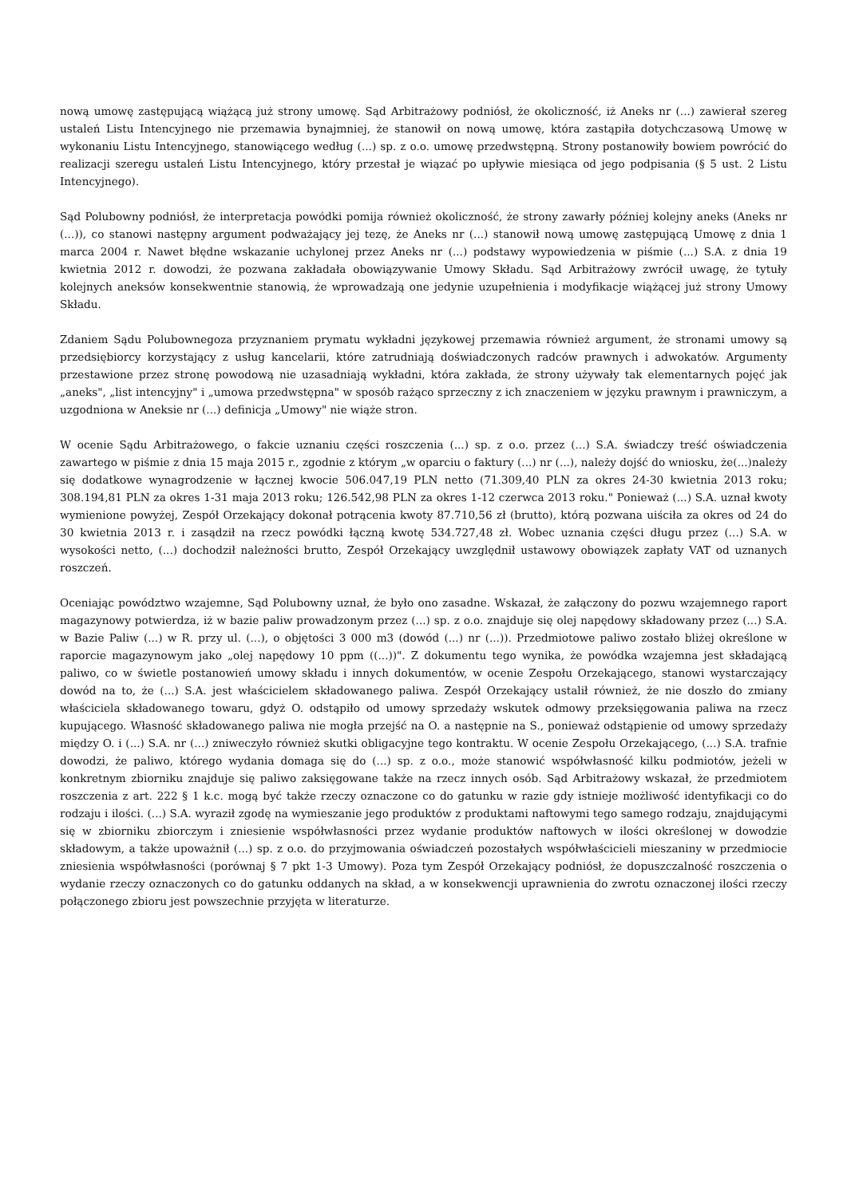nową umowę zastępującą wiążącą już strony umowę. Sąd Arbitrażowy podniósł, że okoliczność, iż Aneks nr (...) zawierał szereg ustaleń Listu Intencyjnego nie przemawia bynajmniej, że stanowił on nową umowę, która zastąpiła dotychczasową Umowę w wykonaniu Listu Intencyjnego, stanowiącego według (...) sp. z o.o. umowę przedwstępną. Strony postanowiły bowiem powrócić do realizacji szeregu ustaleń Listu Intencyjnego, który przestał je wiązać po upływie miesiąca od jego podpisania (§ 5 ust. 2 Listu Intencyjnego).
Sąd Polubowny podniósł, że interpretacja powódki pomija również okoliczność, że strony zawarły później kolejny aneks (Aneks nr (...)), co stanowi następny argument podważający jej tezę, że Aneks nr (...) stanowił nową umowę zastępującą Umowę z dnia 1 marca 2004 r. Nawet błędne wskazanie uchylonej przez Aneks nr (...) podstawy wypowiedzenia w piśmie (...) S.A. z dnia 19 kwietnia 2012 r. dowodzi, że pozwana zakładała obowiązywanie Umowy Składu. Sąd Arbitrażowy zwrócił uwagę, że tytuły kolejnych aneksów konsekwentnie stanowią, że wprowadzają one jedynie uzupełnienia i modyfikacje wiążącej już strony Umowy Składu.
Zdaniem Sądu Polubownegoza przyznaniem prymatu wykładni językowej przemawia również argument, że stronami umowy są przedsiębiorcy korzystający z usług kancelarii, które zatrudniają doświadczonych radców prawnych i adwokatów. Argumenty przestawione przez stronę powodową nie uzasadniają wykładni, która zakłada, że strony używały tak elementarnych pojęć jak „aneks", „list intencyjny" i „umowa przedwstępna" w sposób rażąco sprzeczny z ich znaczeniem w języku prawnym i prawniczym, a uzgodniona w Aneksie nr (...) definicja „Umowy" nie wiąże stron.
W ocenie Sądu Arbitrażowego, o fakcie uznaniu części roszczenia (...) sp. z o.o. przez (...) S.A. świadczy treść oświadczenia zawartego w piśmie z dnia 15 maja 2015 r., zgodnie z którym „w oparciu o faktury (...) nr (...), należy dojść do wniosku, że(...)należy się dodatkowe wynagrodzenie w łącznej kwocie 506.047,19 PLN netto (71.309,40 PLN za okres 24-30 kwietnia 2013 roku; 308.194,81 PLN za okres 1-31 maja 2013 roku; 126.542,98 PLN za okres 1-12 czerwca 2013 roku." Ponieważ (...) S.A. uznał kwoty wymienione powyżej, Zespół Orzekający dokonał potrącenia kwoty 87.710,56 zł (brutto), którą pozwana uiściła za okres od 24 do 30 kwietnia 2013 r. i zasądził na rzecz powódki łączną kwotę 534.727,48 zł. Wobec uznania części długu przez (...) S.A. w wysokości netto, (...) dochodził należności brutto, Zespół Orzekający uwzględnił ustawowy obowiązek zapłaty VAT od uznanych roszczeń.
Oceniając powództwo wzajemne, Sąd Polubowny uznał, że było ono zasadne. Wskazał, że załączony do pozwu wzajemnego raport magazynowy potwierdza, iż w bazie paliw prowadzonym przez (...) sp. z o.o. znajduje się olej napędowy składowany przez (...) S.A. w Bazie Paliw (...) w R. przy ul. (...), o objętości 3 000 m3 (dowód (...) nr (...)). Przedmiotowe paliwo zostało bliżej określone w raporcie magazynowym jako „olej napędowy 10 ppm ((...))". Z dokumentu tego wynika, że powódka wzajemna jest składającą paliwo, co w świetle postanowień umowy składu i innych dokumentów, w ocenie Zespołu Orzekającego, stanowi wystarczający dowód na to, że (...) S.A. jest właścicielem składowanego paliwa. Zespół Orzekający ustalił również, że nie doszło do zmiany właściciela składowanego towaru, gdyż O. odstąpiło od umowy sprzedaży wskutek odmowy przeksięgowania paliwa na rzecz kupującego. Własność składowanego paliwa nie mogła przejść na O. a następnie na S., ponieważ odstąpienie od umowy sprzedaży między O. i (...) S.A. nr (...) zniweczyło również skutki obligacyjne tego kontraktu. W ocenie Zespołu Orzekającego, (...) S.A. trafnie dowodzi, że paliwo, którego wydania domaga się do (...) sp. z o.o., może stanowić współwłasność kilku podmiotów, jeżeli w konkretnym zbiorniku znajduje się paliwo zaksięgowane także na rzecz innych osób. Sąd Arbitrażowy wskazał, że przedmiotem roszczenia z art. 222 § 1 k.c. mogą być także rzeczy oznaczone co do gatunku w razie gdy istnieje możliwość identyfikacji co do rodzaju i ilości. (...) S.A. wyraził zgodę na wymieszanie jego produktów z produktami naftowymi tego samego rodzaju, znajdującymi się w zbiorniku zbiorczym i zniesienie współwłasności przez wydanie produktów naftowych w ilości określonej w dowodzie składowym, a także upoważnił (...) sp. z o.o. do przyjmowania oświadczeń pozostałych współwłaścicieli mieszaniny w przedmiocie zniesienia współwłasności (porównaj § 7 pkt 1-3 Umowy). Poza tym Zespół Orzekający podniósł, że dopuszczalność roszczenia o wydanie rzeczy oznaczonych co do gatunku oddanych na skład, a w konsekwencji uprawnienia do zwrotu oznaczonej ilości rzeczy połączonego zbioru jest powszechnie przyjęta w literaturze.